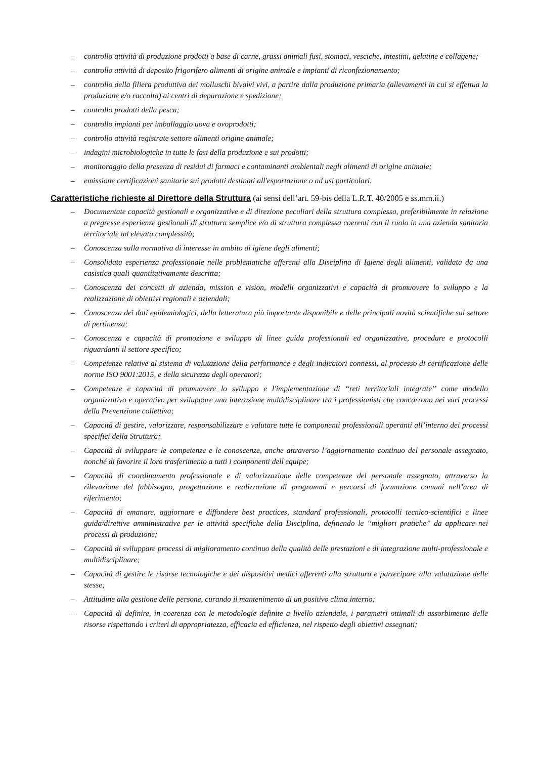– controllo attività di produzione prodotti a base di carne, grassi animali fusi, stomaci, vesciche, intestini, gelatine e collagene;
– controllo attività di deposito frigorifero alimenti di origine animale e impianti di riconfezionamento;
– controllo della filiera produttiva dei molluschi bivalvi vivi, a partire dalla produzione primaria (allevamenti in cui si effettua la produzione e/o raccolta) ai centri di depurazione e spedizione;
– controllo prodotti della pesca;
– controllo impianti per imballaggio uova e ovoprodotti;
– controllo attività registrate settore alimenti origine animale;
– indagini microbiologiche in tutte le fasi della produzione e sui prodotti;
– monitoraggio della presenza di residui di farmaci e contaminanti ambientali negli alimenti di origine animale;
– emissione certificazioni sanitarie sui prodotti destinati all'esportazione o ad usi particolari.
Caratteristiche richieste al Direttore della Struttura (ai sensi dell’art. 59-bis della L.R.T. 40/2005 e ss.mm.ii.)
– Documentate capacità gestionali e organizzative e di direzione peculiari della struttura complessa, preferibilmente in relazione a pregresse esperienze gestionali di struttura semplice e/o di struttura complessa coerenti con il ruolo in una azienda sanitaria territoriale ad elevata complessità;
– Conoscenza sulla normativa di interesse in ambito di igiene degli alimenti;
– Consolidata esperienza professionale nelle problematiche afferenti alla Disciplina di Igiene degli alimenti, validata da una casistica quali-quantitativamente descritta;
– Conoscenza dei concetti di azienda, mission e vision, modelli organizzativi e capacità di promuovere lo sviluppo e la realizzazione di obiettivi regionali e aziendali;
– Conoscenza dei dati epidemiologici, della letteratura più importante disponibile e delle principali novità scientifiche sul settore di pertinenza;
– Conoscenza e capacità di promozione e sviluppo di linee guida professionali ed organizzative, procedure e protocolli riguardanti il settore specifico;
– Competenze relative al sistema di valutazione della performance e degli indicatori connessi, al processo di certificazione delle norme ISO 9001:2015, e della sicurezza degli operatori;
– Competenze e capacità di promuovere lo sviluppo e l'implementazione di “reti territoriali integrate” come modello organizzativo e operativo per sviluppare una interazione multidisciplinare tra i professionisti che concorrono nei vari processi della Prevenzione collettiva;
– Capacità di gestire, valorizzare, responsabilizzare e valutare tutte le componenti professionali operanti all’interno dei processi specifici della Struttura;
– Capacità di sviluppare le competenze e le conoscenze, anche attraverso l’aggiornamento continuo del personale assegnato, nonché di favorire il loro trasferimento a tutti i componenti dell'equipe;
– Capacità di coordinamento professionale e di valorizzazione delle competenze del personale assegnato, attraverso la rilevazione del fabbisogno, progettazione e realizzazione di programmi e percorsi di formazione comuni nell’area di riferimento;
– Capacità di emanare, aggiornare e diffondere best practices, standard professionali, protocolli tecnico-scientifici e linee guida/direttive amministrative per le attività specifiche della Disciplina, definendo le “migliori pratiche” da applicare nei processi di produzione;
– Capacità di sviluppare processi di miglioramento continuo della qualità delle prestazioni e di integrazione multi-professionale e multidisciplinare;
– Capacità di gestire le risorse tecnologiche e dei dispositivi medici afferenti alla struttura e partecipare alla valutazione delle stesse;
– Attitudine alla gestione delle persone, curando il mantenimento di un positivo clima interno;
– Capacità di definire, in coerenza con le metodologie definite a livello aziendale, i parametri ottimali di assorbimento delle risorse rispettando i criteri di appropriatezza, efficacia ed efficienza, nel rispetto degli obiettivi assegnati;